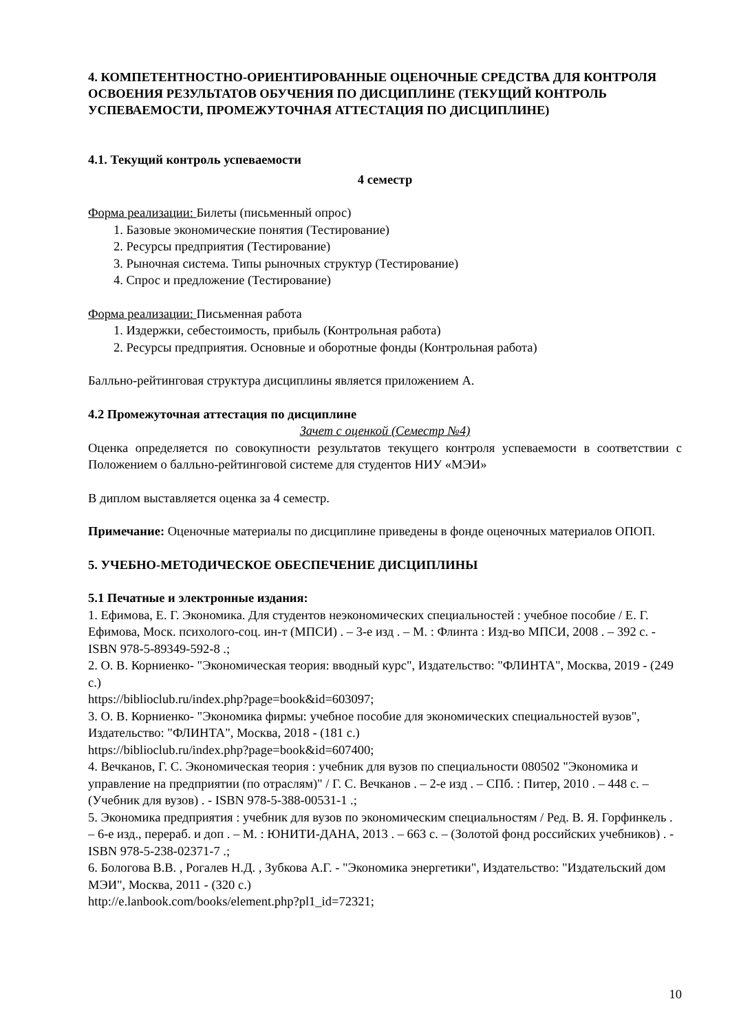4. КОМПЕТЕНТНОСТНО-ОРИЕНТИРОВАННЫЕ ОЦЕНОЧНЫЕ СРЕДСТВА ДЛЯ КОНТРОЛЯ ОСВОЕНИЯ РЕЗУЛЬТАТОВ ОБУЧЕНИЯ ПО ДИСЦИПЛИНЕ (ТЕКУЩИЙ КОНТРОЛЬ УСПЕВАЕМОСТИ, ПРОМЕЖУТОЧНАЯ АТТЕСТАЦИЯ ПО ДИСЦИПЛИНЕ)
4.1. Текущий контроль успеваемости
4 семестр
Форма реализации: Билеты (письменный опрос)
1. Базовые экономические понятия (Тестирование)
2. Ресурсы предприятия (Тестирование)
3. Рыночная система. Типы рыночных структур (Тестирование)
4. Спрос и предложение (Тестирование)
Форма реализации: Письменная работа
1. Издержки, себестоимость, прибыль (Контрольная работа)
2. Ресурсы предприятия. Основные и оборотные фонды (Контрольная работа)
Балльно-рейтинговая структура дисциплины является приложением А.
4.2 Промежуточная аттестация по дисциплине
Зачет с оценкой (Семестр №4)
Оценка определяется по совокупности результатов текущего контроля успеваемости в соответствии с Положением о балльно-рейтинговой системе для студентов НИУ «МЭИ»
В диплом выставляется оценка за 4 семестр.
Примечание: Оценочные материалы по дисциплине приведены в фонде оценочных материалов ОПОП.
5. УЧЕБНО-МЕТОДИЧЕСКОЕ ОБЕСПЕЧЕНИЕ ДИСЦИПЛИНЫ
5.1 Печатные и электронные издания:
1. Ефимова, Е. Г. Экономика. Для студентов неэкономических специальностей : учебное пособие / Е. Г. Ефимова, Моск. психолого-соц. ин-т (МПСИ) . – 3-е изд . – М. : Флинта : Изд-во МПСИ, 2008 . – 392 с. - ISBN 978-5-89349-592-8 .;
2. О. В. Корниенко- "Экономическая теория: вводный курс", Издательство: "ФЛИНТА", Москва, 2019 - (249 с.)
https://biblioclub.ru/index.php?page=book&id=603097;
3. О. В. Корниенко- "Экономика фирмы: учебное пособие для экономических специальностей вузов", Издательство: "ФЛИНТА", Москва, 2018 - (181 с.)
https://biblioclub.ru/index.php?page=book&id=607400;
4. Вечканов, Г. С. Экономическая теория : учебник для вузов по специальности 080502 "Экономика и управление на предприятии (по отраслям)" / Г. С. Вечканов . – 2-е изд . – СПб. : Питер, 2010 . – 448 с. – (Учебник для вузов) . - ISBN 978-5-388-00531-1 .;
5. Экономика предприятия : учебник для вузов по экономическим специальностям / Ред. В. Я. Горфинкель . – 6-е изд., перераб. и доп . – М. : ЮНИТИ-ДАНА, 2013 . – 663 с. – (Золотой фонд российских учебников) . - ISBN 978-5-238-02371-7 .;
6. Бологова В.В. , Рогалев Н.Д. , Зубкова А.Г. - "Экономика энергетики", Издательство: "Издательский дом МЭИ", Москва, 2011 - (320 с.)
http://e.lanbook.com/books/element.php?pl1_id=72321;
10